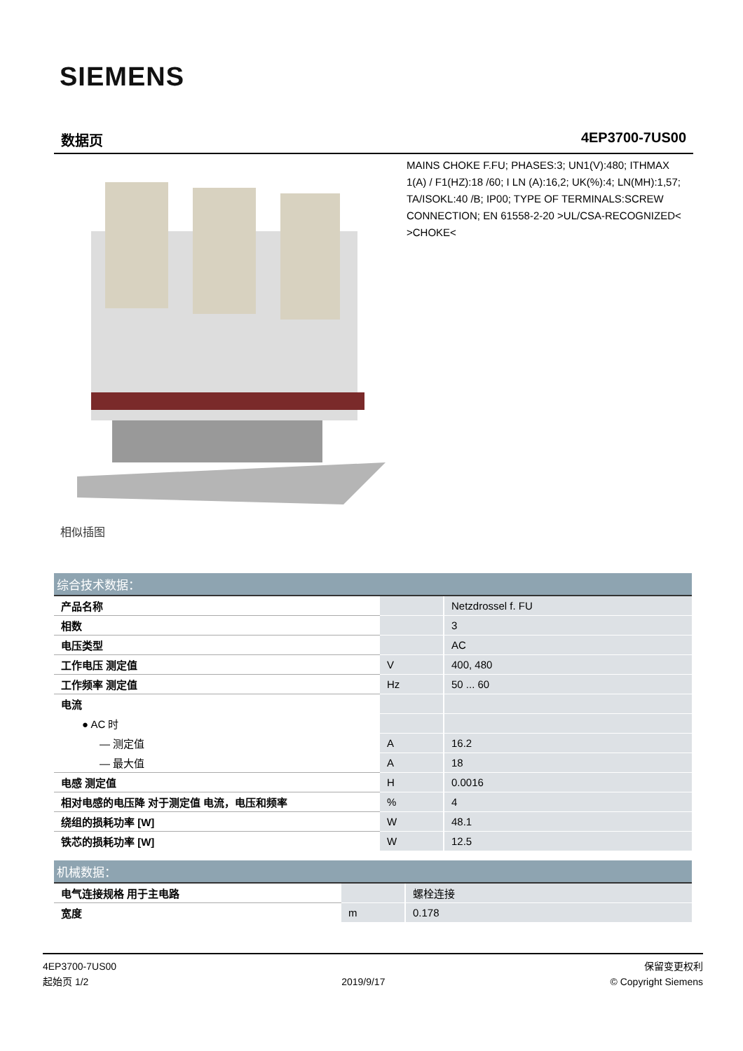SIEMENS
数据页 4EP3700-7US00
相似插图
MAINS CHOKE F.FU; PHASES:3; UN1(V):480; ITHMAX 1(A) / F1(HZ):18 /60; I LN (A):16,2; UK(%):4; LN(MH):1,57; TA/ISOKL:40 /B; IP00; TYPE OF TERMINALS:SCREW CONNECTION; EN 61558-2-20 >UL/CSA-RECOGNIZED< >CHOKE<
| 综合技术数据： | | |
| --- | --- | --- |
| 产品名称 | | Netzdrossel f. FU |
| 相数 | | 3 |
| 电压类型 | | AC |
| 工作电压 测定值 | V | 400, 480 |
| 工作频率 测定值 | Hz | 50 ... 60 |
| 电流 | | |
| ● AC 时 | | |
| — 测定值 | A | 16.2 |
| — 最大值 | A | 18 |
| 电感 测定值 | H | 0.0016 |
| 相对电感的电压降 对于测定值 电流，电压和频率 | % | 4 |
| 绕组的损耗功率 [W] | W | 48.1 |
| 铁芯的损耗功率 [W] | W | 12.5 |
| 机械数据： | | |
| --- | --- | --- |
| 电气连接规格 用于主电路 | | 螺栓连接 |
| 宽度 | m | 0.178 |
4EP3700-7US00
起始页 1/2
2019/9/17
保留变更权利
© Copyright Siemens